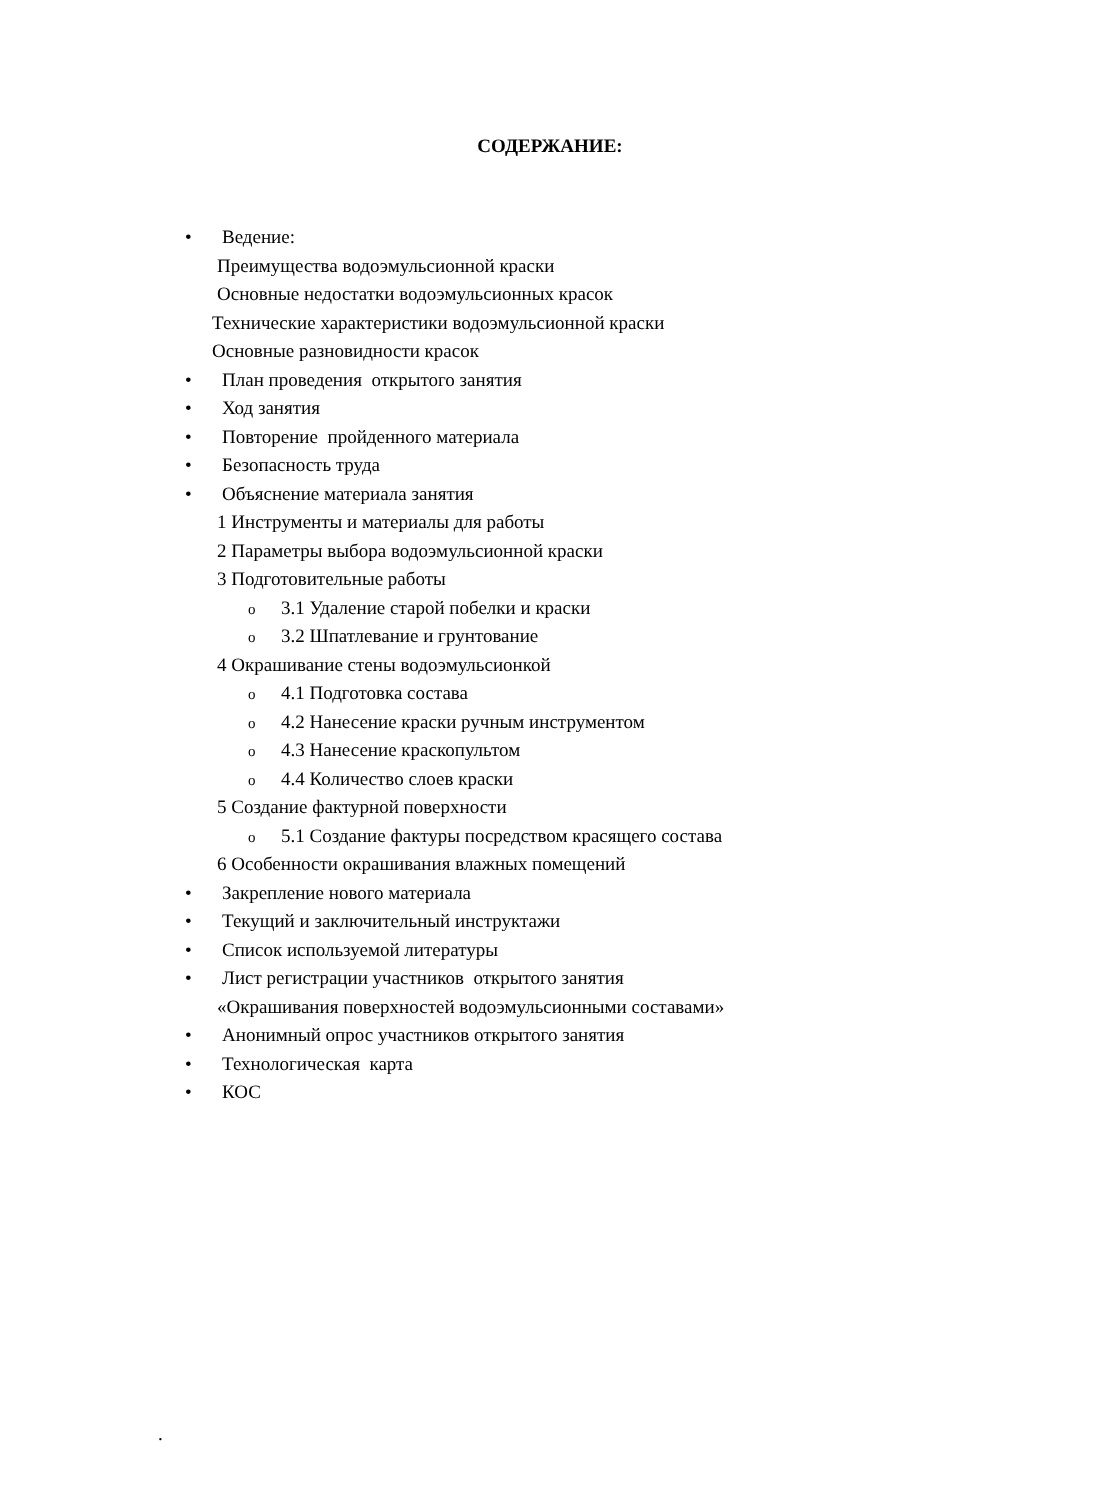СОДЕРЖАНИЕ:
• Ведение:
Преимущества водоэмульсионной краски
Основные недостатки водоэмульсионных красок
Технические характеристики водоэмульсионной краски
Основные разновидности красок
• План проведения открытого занятия
• Ход занятия
• Повторение пройденного материала
• Безопасность труда
• Объяснение материала занятия
1 Инструменты и материалы для работы
2 Параметры выбора водоэмульсионной краски
3 Подготовительные работы
o 3.1 Удаление старой побелки и краски
o 3.2 Шпатлевание и грунтование
4 Окрашивание стены водоэмульсионкой
o 4.1 Подготовка состава
o 4.2 Нанесение краски ручным инструментом
o 4.3 Нанесение краскопультом
o 4.4 Количество слоев краски
5 Создание фактурной поверхности
o 5.1 Создание фактуры посредством красящего состава
6 Особенности окрашивания влажных помещений
• Закрепление нового материала
• Текущий и заключительный инструктажи
• Список используемой литературы
• Лист регистрации участников открытого занятия
«Окрашивания поверхностей водоэмульсионными составами»
• Анонимный опрос участников открытого занятия
• Технологическая карта
• КОС
.